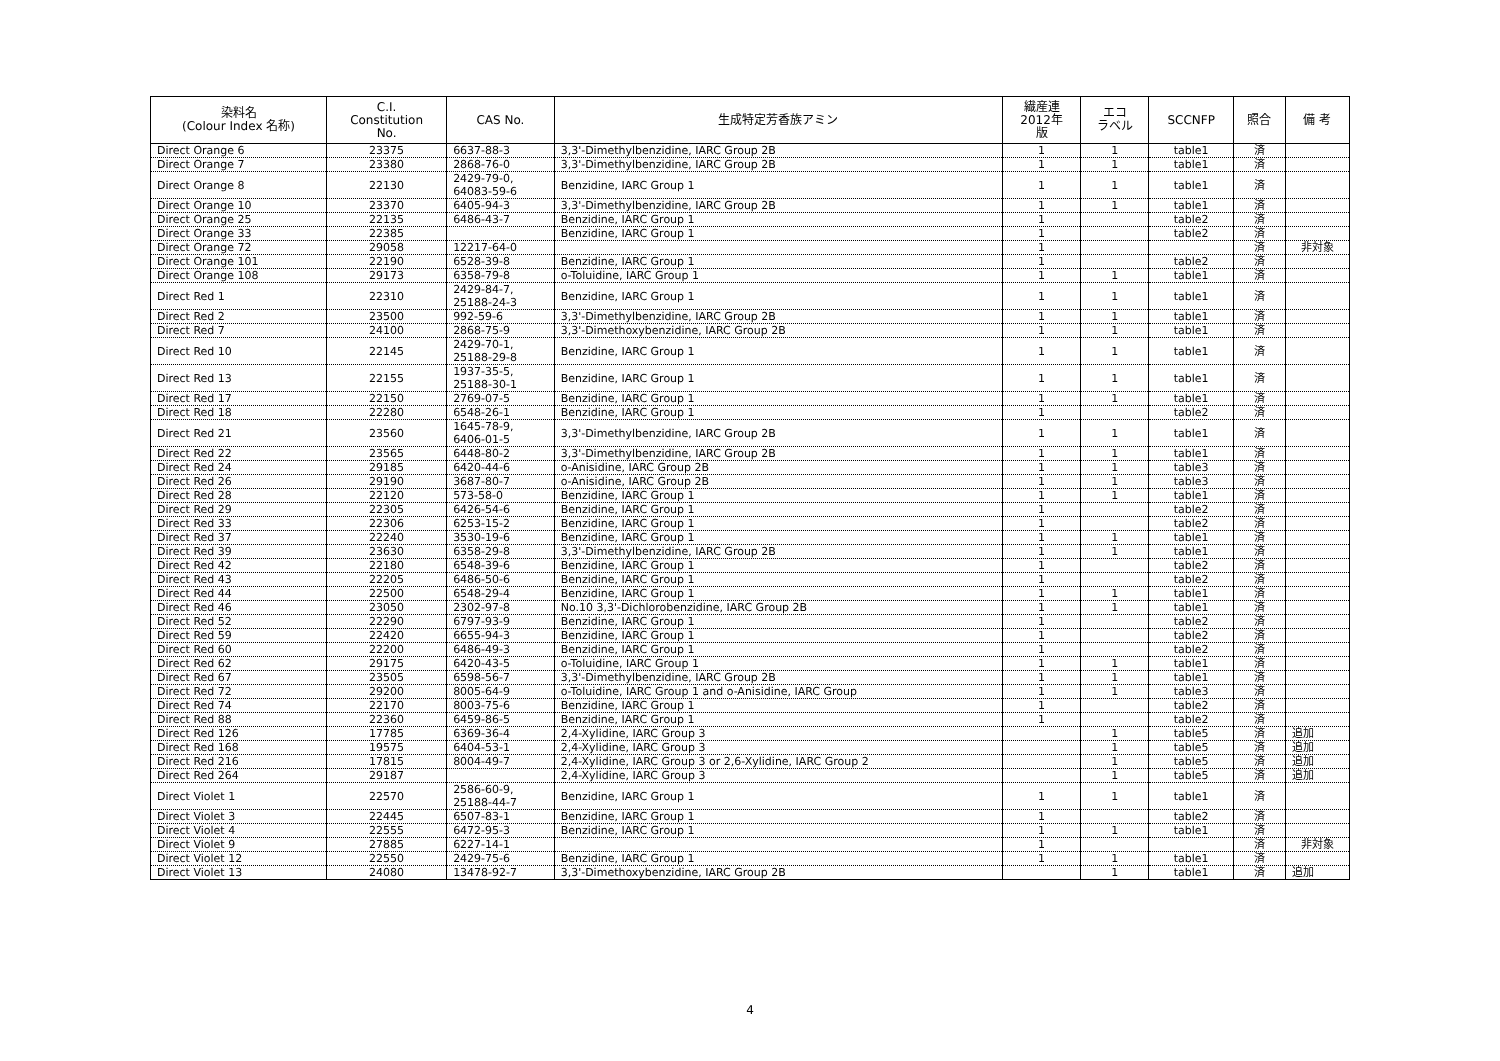| 染料名 (Colour Index 名称) | C.I. Constitution No. | CAS No. | 生成特定芳香族アミン | 繊産連 2012年 版 | エコ ラベル | SCCNFP | 照合 | 備 考 |
| --- | --- | --- | --- | --- | --- | --- | --- | --- |
| Direct Orange 6 | 23375 | 6637-88-3 | 3,3'-Dimethylbenzidine, IARC Group 2B | 1 | 1 | table1 | 済 | |
| Direct Orange 7 | 23380 | 2868-76-0 | 3,3'-Dimethylbenzidine, IARC Group 2B | 1 | 1 | table1 | 済 | |
| Direct Orange 8 | 22130 | 2429-79-0, 64083-59-6 | Benzidine, IARC Group 1 | 1 | 1 | table1 | 済 | |
| Direct Orange 10 | 23370 | 6405-94-3 | 3,3'-Dimethylbenzidine, IARC Group 2B | 1 | 1 | table1 | 済 | |
| Direct Orange 25 | 22135 | 6486-43-7 | Benzidine, IARC Group 1 | 1 | | table2 | 済 | |
| Direct Orange 33 | 22385 | | Benzidine, IARC Group 1 | 1 | | table2 | 済 | |
| Direct Orange 72 | 29058 | 12217-64-0 | | 1 | | | 済 | 非対象 |
| Direct Orange 101 | 22190 | 6528-39-8 | Benzidine, IARC Group 1 | 1 | | table2 | 済 | |
| Direct Orange 108 | 29173 | 6358-79-8 | o-Toluidine, IARC Group 1 | 1 | 1 | table1 | 済 | |
| Direct Red 1 | 22310 | 2429-84-7, 25188-24-3 | Benzidine, IARC Group 1 | 1 | 1 | table1 | 済 | |
| Direct Red 2 | 23500 | 992-59-6 | 3,3'-Dimethylbenzidine, IARC Group 2B | 1 | 1 | table1 | 済 | |
| Direct Red 7 | 24100 | 2868-75-9 | 3,3'-Dimethoxybenzidine, IARC Group 2B | 1 | 1 | table1 | 済 | |
| Direct Red 10 | 22145 | 2429-70-1, 25188-29-8 | Benzidine, IARC Group 1 | 1 | 1 | table1 | 済 | |
| Direct Red 13 | 22155 | 1937-35-5, 25188-30-1 | Benzidine, IARC Group 1 | 1 | 1 | table1 | 済 | |
| Direct Red 17 | 22150 | 2769-07-5 | Benzidine, IARC Group 1 | 1 | 1 | table1 | 済 | |
| Direct Red 18 | 22280 | 6548-26-1 | Benzidine, IARC Group 1 | 1 | | table2 | 済 | |
| Direct Red 21 | 23560 | 1645-78-9, 6406-01-5 | 3,3'-Dimethylbenzidine, IARC Group 2B | 1 | 1 | table1 | 済 | |
| Direct Red 22 | 23565 | 6448-80-2 | 3,3'-Dimethylbenzidine, IARC Group 2B | 1 | 1 | table1 | 済 | |
| Direct Red 24 | 29185 | 6420-44-6 | o-Anisidine, IARC Group 2B | 1 | 1 | table3 | 済 | |
| Direct Red 26 | 29190 | 3687-80-7 | o-Anisidine, IARC Group 2B | 1 | 1 | table3 | 済 | |
| Direct Red 28 | 22120 | 573-58-0 | Benzidine, IARC Group 1 | 1 | 1 | table1 | 済 | |
| Direct Red 29 | 22305 | 6426-54-6 | Benzidine, IARC Group 1 | 1 | | table2 | 済 | |
| Direct Red 33 | 22306 | 6253-15-2 | Benzidine, IARC Group 1 | 1 | | table2 | 済 | |
| Direct Red 37 | 22240 | 3530-19-6 | Benzidine, IARC Group 1 | 1 | 1 | table1 | 済 | |
| Direct Red 39 | 23630 | 6358-29-8 | 3,3'-Dimethylbenzidine, IARC Group 2B | 1 | 1 | table1 | 済 | |
| Direct Red 42 | 22180 | 6548-39-6 | Benzidine, IARC Group 1 | 1 | | table2 | 済 | |
| Direct Red 43 | 22205 | 6486-50-6 | Benzidine, IARC Group 1 | 1 | | table2 | 済 | |
| Direct Red 44 | 22500 | 6548-29-4 | Benzidine, IARC Group 1 | 1 | 1 | table1 | 済 | |
| Direct Red 46 | 23050 | 2302-97-8 | No.10 3,3'-Dichlorobenzidine, IARC Group 2B | 1 | 1 | table1 | 済 | |
| Direct Red 52 | 22290 | 6797-93-9 | Benzidine, IARC Group 1 | 1 | | table2 | 済 | |
| Direct Red 59 | 22420 | 6655-94-3 | Benzidine, IARC Group 1 | 1 | | table2 | 済 | |
| Direct Red 60 | 22200 | 6486-49-3 | Benzidine, IARC Group 1 | 1 | | table2 | 済 | |
| Direct Red 62 | 29175 | 6420-43-5 | o-Toluidine, IARC Group 1 | 1 | 1 | table1 | 済 | |
| Direct Red 67 | 23505 | 6598-56-7 | 3,3'-Dimethylbenzidine, IARC Group 2B | 1 | 1 | table1 | 済 | |
| Direct Red 72 | 29200 | 8005-64-9 | o-Toluidine, IARC Group 1 and o-Anisidine, IARC Group | 1 | 1 | table3 | 済 | |
| Direct Red 74 | 22170 | 8003-75-6 | Benzidine, IARC Group 1 | 1 | | table2 | 済 | |
| Direct Red 88 | 22360 | 6459-86-5 | Benzidine, IARC Group 1 | 1 | | table2 | 済 | |
| Direct Red 126 | 17785 | 6369-36-4 | 2,4-Xylidine, IARC Group 3 | | 1 | table5 | 済 | 追加 |
| Direct Red 168 | 19575 | 6404-53-1 | 2,4-Xylidine, IARC Group 3 | | 1 | table5 | 済 | 追加 |
| Direct Red 216 | 17815 | 8004-49-7 | 2,4-Xylidine, IARC Group 3 or 2,6-Xylidine, IARC Group 2 | | 1 | table5 | 済 | 追加 |
| Direct Red 264 | 29187 | | 2,4-Xylidine, IARC Group 3 | | 1 | table5 | 済 | 追加 |
| Direct Violet 1 | 22570 | 2586-60-9, 25188-44-7 | Benzidine, IARC Group 1 | 1 | 1 | table1 | 済 | |
| Direct Violet 3 | 22445 | 6507-83-1 | Benzidine, IARC Group 1 | 1 | | table2 | 済 | |
| Direct Violet 4 | 22555 | 6472-95-3 | Benzidine, IARC Group 1 | 1 | 1 | table1 | 済 | |
| Direct Violet 9 | 27885 | 6227-14-1 | | 1 | | | 済 | 非対象 |
| Direct Violet 12 | 22550 | 2429-75-6 | Benzidine, IARC Group 1 | 1 | 1 | table1 | 済 | |
| Direct Violet 13 | 24080 | 13478-92-7 | 3,3'-Dimethoxybenzidine, IARC Group 2B | | 1 | table1 | 済 | 追加 |
4